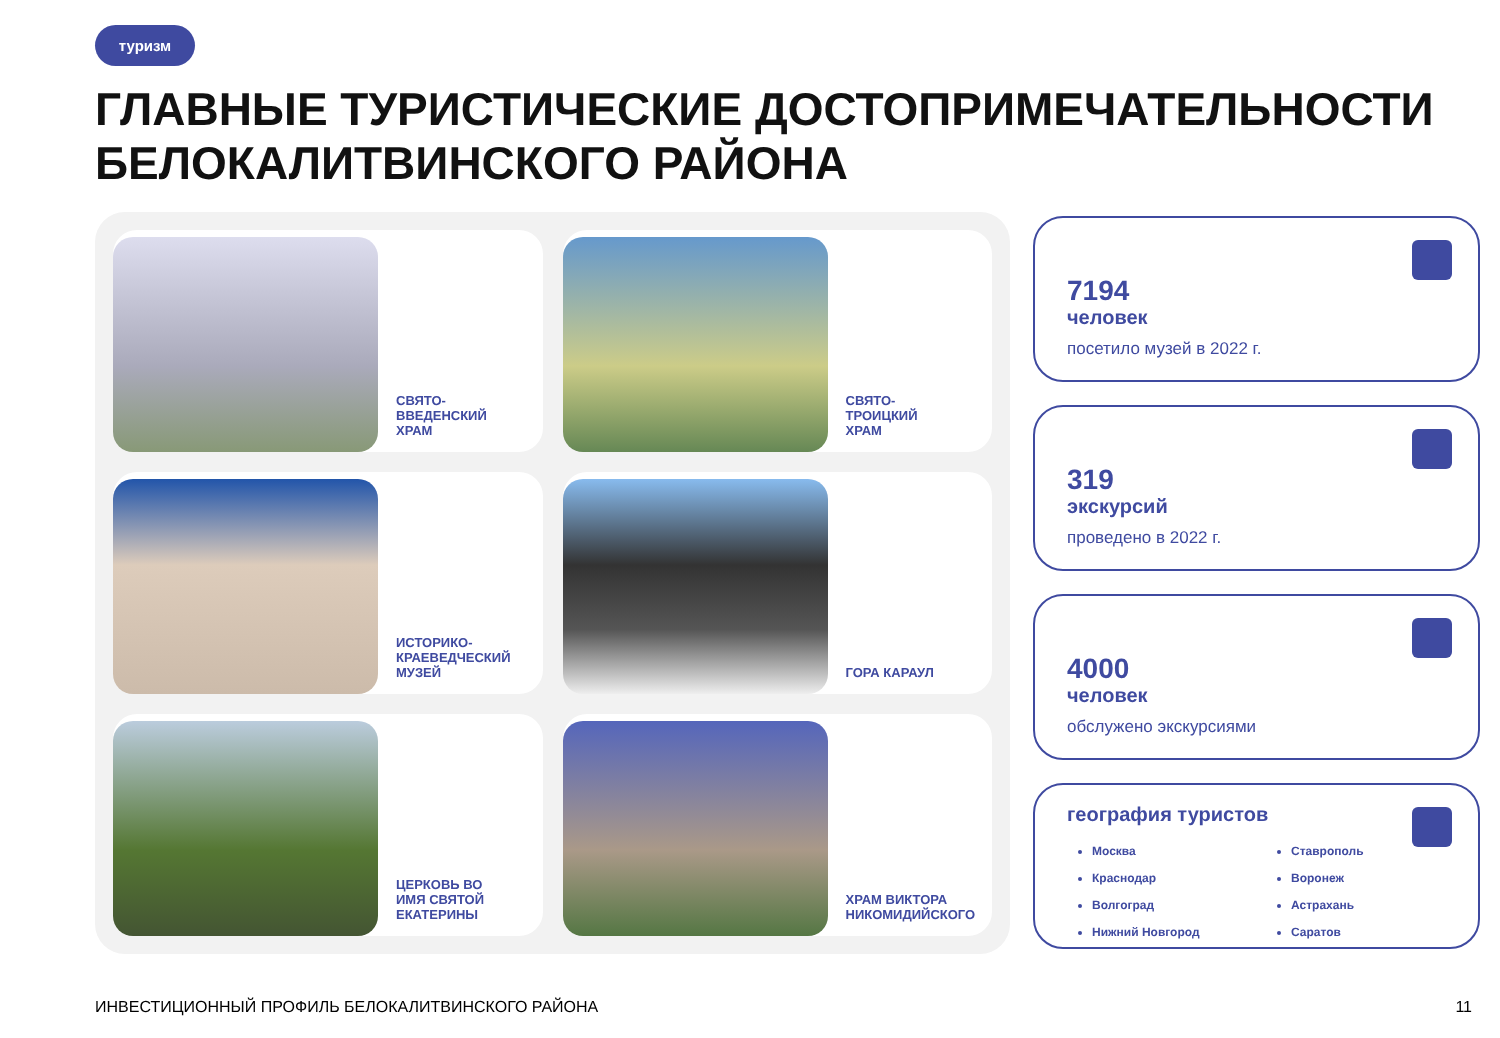туризм
ГЛАВНЫЕ ТУРИСТИЧЕСКИЕ ДОСТОПРИМЕЧАТЕЛЬНОСТИ
БЕЛОКАЛИТВИНСКОГО РАЙОНА
СВЯТО-
ВВЕДЕНСКИЙ
ХРАМ
СВЯТО-
ТРОИЦКИЙ
ХРАМ
ИСТОРИКО-
КРАЕВЕДЧЕСКИЙ
МУЗЕЙ
ГОРА КАРАУЛ
ЦЕРКОВЬ ВО
ИМЯ СВЯТОЙ
ЕКАТЕРИНЫ
ХРАМ ВИКТОРА
НИКОМИДИЙСКОГО
7194
человек
посетило музей в 2022 г.
319
экскурсий
проведено в 2022 г.
4000
человек
обслужено экскурсиями
география туристов
Москва
Краснодар
Волгоград
Нижний Новгород
Ставрополь
Воронеж
Астрахань
Саратов
ИНВЕСТИЦИОННЫЙ ПРОФИЛЬ БЕЛОКАЛИТВИНСКОГО РАЙОНА
11